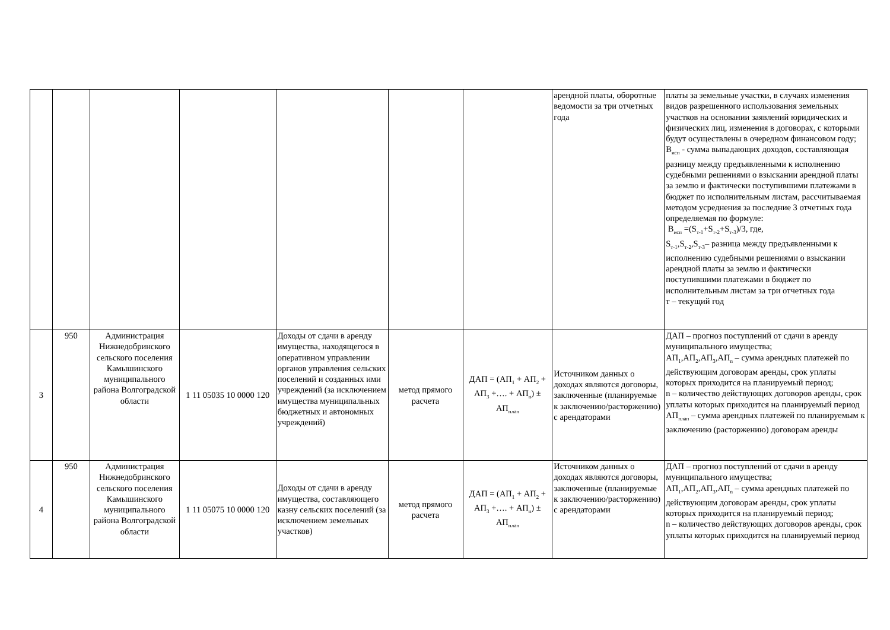| | | | | | | | арендной платы, оборотные ведомости за три отчетных года | платы за земельные участки, в случаях изменения видов разрешенного использования земельных участков на основании заявлений юридических и физических лиц, изменения в договорах, с которыми будут осуществлены в очередном финансовом году; В<sub>исп</sub> - сумма выпадающих доходов, составляющая разницу между предъявленными к исполнению судебными решениями о взыскании арендной платы за землю и фактически поступившими платежами в бюджет по исполнительным листам, рассчитываемая методом усреднения за последние 3 отчетных года определяемая по формуле: В<sub>исп</sub> =(S<sub>т-1</sub>+S<sub>т-2</sub>+S<sub>т-3</sub>)/3, где, S<sub>т-1</sub>,S<sub>т-2</sub>,S<sub>т-3</sub>– разница между предъявленными к исполнению судебными решениями о взыскании арендной платы за землю и фактически поступившими платежами в бюджет по исполнительным листам за три отчетных года т – текущий год |
| 3 | 950 | Администрация Нижнедобринского сельского поселения Камышинского муниципального района Волгоградской области | 1 11 05035 10 0000 120 | Доходы от сдачи в аренду имущества, находящегося в оперативном управлении органов управления сельских поселений и созданных ими учреждений (за исключением имущества муниципальных бюджетных и автономных учреждений) | метод прямого расчета | ДАП = (АП<sub>1</sub> + АП<sub>2</sub> + АП<sub>3</sub> +…. + АП<sub>n</sub>) ± АП<sub>план</sub> | Источником данных о доходах являются договоры, заключенные (планируемые к заключению/расторжению) с арендаторами | ДАП – прогноз поступлений от сдачи в аренду муниципального имущества; АП<sub>1</sub>,АП<sub>2</sub>,АП<sub>3</sub>,АП<sub>n</sub> – сумма арендных платежей по действующим договорам аренды, срок уплаты которых приходится на планируемый период; n – количество действующих договоров аренды, срок уплаты которых приходится на планируемый период АП<sub>план</sub> – сумма арендных платежей по планируемым к заключению (расторжению) договорам аренды |
| 4 | 950 | Администрация Нижнедобринского сельского поселения Камышинского муниципального района Волгоградской области | 1 11 05075 10 0000 120 | Доходы от сдачи в аренду имущества, составляющего казну сельских поселений (за исключением земельных участков) | метод прямого расчета | ДАП = (АП<sub>1</sub> + АП<sub>2</sub> + АП<sub>3</sub> +…. + АП<sub>n</sub>) ± АП<sub>план</sub> | Источником данных о доходах являются договоры, заключенные (планируемые к заключению/расторжению) с арендаторами | ДАП – прогноз поступлений от сдачи в аренду муниципального имущества; АП<sub>1</sub>,АП<sub>2</sub>,АП<sub>3</sub>,АП<sub>n</sub> – сумма арендных платежей по действующим договорам аренды, срок уплаты которых приходится на планируемый период; n – количество действующих договоров аренды, срок уплаты которых приходится на планируемый период |